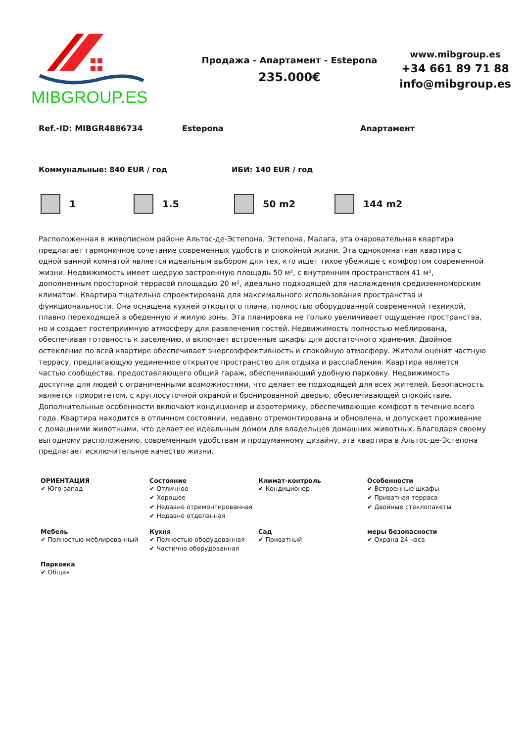MIBGROUP.ES
Продажа - Апартамент - Estepona
235.000€
www.mibgroup.es
+34 661 89 71 88
info@mibgroup.es
Ref.-ID: MIBGR4886734 Estepona Апартамент
Коммунальные: 840 EUR / год ИБИ: 140 EUR / год
1 1.5 50 m2 144 m2
Расположенная в живописном районе Альтос-де-Эстепона, Эстепона, Малага, эта очаровательная квартира предлагает гармоничное сочетание современных удобств и спокойной жизни. Эта однокомнатная квартира с одной ванной комнатой является идеальным выбором для тех, кто ищет тихое убежище с комфортом современной жизни. Недвижимость имеет щедрую застроенную площадь 50 м², с внутренним пространством 41 м², дополненным просторной террасой площадью 20 м², идеально подходящей для наслаждения средиземноморским климатом. Квартира тщательно спроектирована для максимального использования пространства и функциональности. Она оснащена кухней открытого плана, полностью оборудованной современной техникой, плавно переходящей в обеденную и жилую зоны. Эта планировка не только увеличивает ощущение пространства, но и создает гостеприимную атмосферу для развлечения гостей. Недвижимость полностью меблирована, обеспечивая готовность к заселению, и включает встроенные шкафы для достаточного хранения. Двойное остекление по всей квартире обеспечивает энергоэффективность и спокойную атмосферу. Жители оценят частную террасу, предлагающую уединенное открытое пространство для отдыха и расслабления. Квартира является частью сообщества, предоставляющего общий гараж, обеспечивающий удобную парковку. Недвижимость доступна для людей с ограниченными возможностями, что делает ее подходящей для всех жителей. Безопасность является приоритетом, с круглосуточной охраной и бронированной дверью, обеспечивающей спокойствие. Дополнительные особенности включают кондиционер и аэротермику, обеспечивающие комфорт в течение всего года. Квартира находится в отличном состоянии, недавно отремонтирована и обновлена, и допускает проживание с домашними животными, что делает ее идеальным домом для владельцев домашних животных. Благодаря своему выгодному расположению, современным удобствам и продуманному дизайну, эта квартира в Альтос-де-Эстепона предлагает исключительное качество жизни.
ОРИЕНТАЦИЯ
✔ Юго-запад
Состояние
✔ Отличное
✔ Хорошее
✔ Недавно отремонтированная
✔ Недавно отделанная
Климат-контроль
✔ Кондиционер
Особенности
✔ Встроенные шкафы
✔ Приватная терраса
✔ Двойные стеклопакеты
Мебель
✔ Полностью меблированный
Кухня
✔ Полностью оборудованная
✔ Частично оборудованная
Сад
✔ Приватный
меры безопасности
✔ Охрана 24 часа
Парковка
✔ Общая